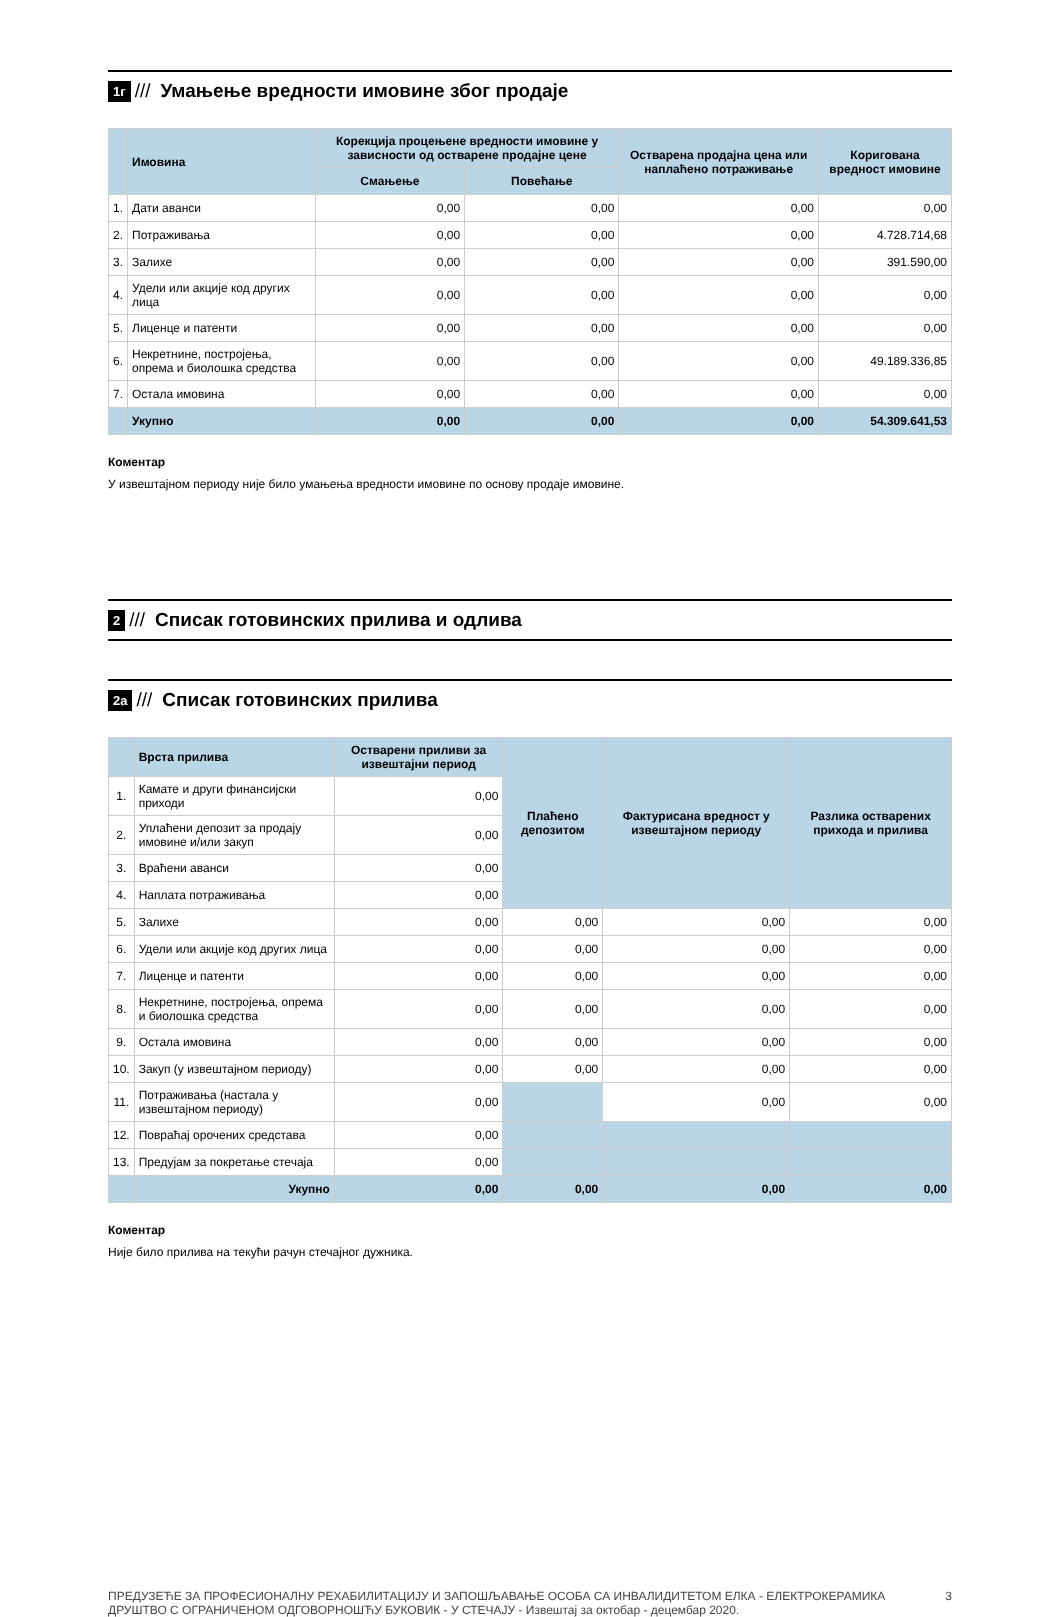1г /// Умањење вредности имовине због продаје
| | Имовина | Корекција процењене вредности имовине у зависности од остварене продајне цене | | Остварена продајна цена или наплаћено потраживање | Коригована вредност имовине |
| --- | --- | --- | --- | --- | --- |
| | | Смањење | Повећање | | |
| 1. | Дати аванси | 0,00 | 0,00 | 0,00 | 0,00 |
| 2. | Потраживања | 0,00 | 0,00 | 0,00 | 4.728.714,68 |
| 3. | Залихе | 0,00 | 0,00 | 0,00 | 391.590,00 |
| 4. | Удели или акције код других лица | 0,00 | 0,00 | 0,00 | 0,00 |
| 5. | Лиценце и патенти | 0,00 | 0,00 | 0,00 | 0,00 |
| 6. | Некретнине, постројења, опрема и биолошка средства | 0,00 | 0,00 | 0,00 | 49.189.336,85 |
| 7. | Остала имовина | 0,00 | 0,00 | 0,00 | 0,00 |
| | Укупно | 0,00 | 0,00 | 0,00 | 54.309.641,53 |
Коментар
У извештајном периоду није било умањења вредности имовине по основу продаје имовине.
2 /// Списак готовинских прилива и одлива
2а /// Списак готовинских прилива
| | Врста прилива | Остварени приливи за извештајни период | Плаћено депозитом | Фактурисана вредност у извештајном периоду | Разлика остварених прихода и прилива |
| --- | --- | --- | --- | --- | --- |
| 1. | Камате и други финансијски приходи | 0,00 | | | |
| 2. | Уплаћени депозит за продају имовине и/или закуп | 0,00 | | | |
| 3. | Враћени аванси | 0,00 | | | |
| 4. | Наплата потраживања | 0,00 | | | |
| 5. | Залихе | 0,00 | 0,00 | 0,00 | 0,00 |
| 6. | Удели или акције код других лица | 0,00 | 0,00 | 0,00 | 0,00 |
| 7. | Лиценце и патенти | 0,00 | 0,00 | 0,00 | 0,00 |
| 8. | Некретнине, постројења, опрема и биолошка средства | 0,00 | 0,00 | 0,00 | 0,00 |
| 9. | Остала имовина | 0,00 | 0,00 | 0,00 | 0,00 |
| 10. | Закуп (у извештајном периоду) | 0,00 | 0,00 | 0,00 | 0,00 |
| 11. | Потраживања (настала у извештајном периоду) | 0,00 | | 0,00 | 0,00 |
| 12. | Повраћај орочених средстава | 0,00 | | | |
| 13. | Предујам за покретање стечаја | 0,00 | | | |
| | Укупно | 0,00 | 0,00 | 0,00 | 0,00 |
Коментар
Није било прилива на текући рачун стечајног дужника.
ПРЕДУЗЕЋЕ ЗА ПРОФЕСИОНАЛНУ РЕХАБИЛИТАЦИЈУ И ЗАПОШЉАВАЊЕ ОСОБА СА ИНВАЛИДИТЕТОМ ЕЛКА - ЕЛЕКТРОКЕРАМИКА
ДРУШТВО С ОГРАНИЧЕНОМ ОДГОВОРНОШЋУ БУКОВИК - У СТЕЧАЈУ - Извештај за октобар - децембар 2020.
3